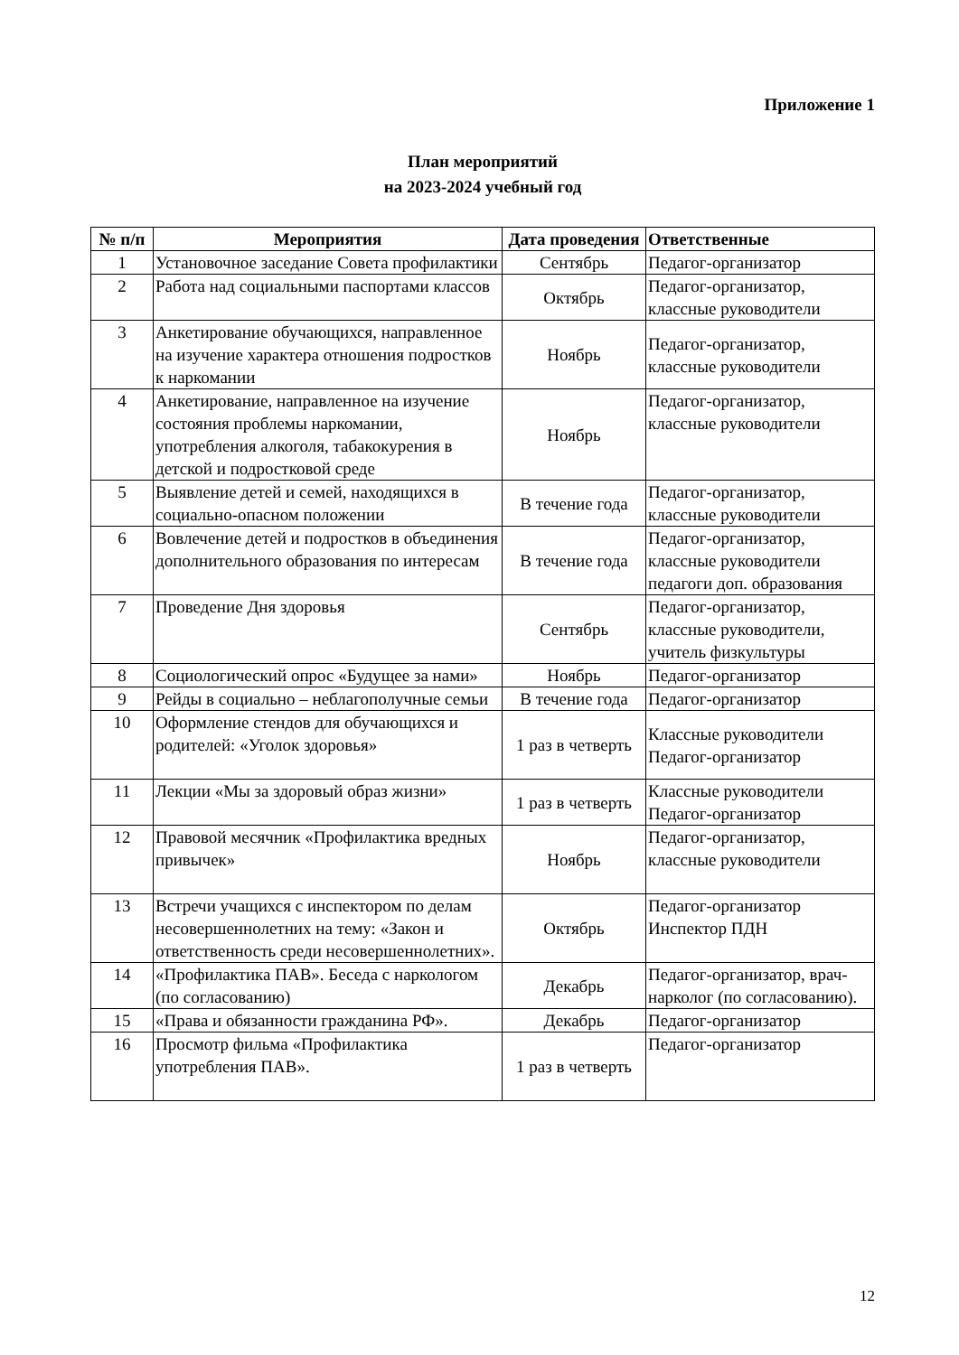Приложение 1
План мероприятий
на 2023-2024 учебный год
| № п/п | Мероприятия | Дата проведения | Ответственные |
| --- | --- | --- | --- |
| 1 | Установочное заседание Совета профилактики | Сентябрь | Педагог-организатор |
| 2 | Работа над социальными паспортами классов | Октябрь | Педагог-организатор, классные руководители |
| 3 | Анкетирование обучающихся, направленное на изучение характера отношения подростков к наркомании | Ноябрь | Педагог-организатор, классные руководители |
| 4 | Анкетирование, направленное на изучение состояния проблемы наркомании, употребления алкоголя, табакокурения в детской и подростковой среде | Ноябрь | Педагог-организатор, классные руководители |
| 5 | Выявление детей и семей, находящихся в социально-опасном положении | В течение года | Педагог-организатор, классные руководители |
| 6 | Вовлечение детей и подростков в объединения дополнительного образования по интересам | В течение года | Педагог-организатор, классные руководители педагоги доп. образования |
| 7 | Проведение Дня здоровья | Сентябрь | Педагог-организатор, классные руководители, учитель физкультуры |
| 8 | Социологический опрос «Будущее за нами» | Ноябрь | Педагог-организатор |
| 9 | Рейды в социально – неблагополучные семьи | В течение года | Педагог-организатор |
| 10 | Оформление стендов для обучающихся и родителей: «Уголок здоровья» | 1 раз в четверть | Классные руководители Педагог-организатор |
| 11 | Лекции «Мы за здоровый образ жизни» | 1 раз в четверть | Классные руководители Педагог-организатор |
| 12 | Правовой месячник «Профилактика вредных привычек» | Ноябрь | Педагог-организатор, классные руководители |
| 13 | Встречи учащихся с инспектором по делам несовершеннолетних на тему: «Закон и ответственность среди несовершеннолетних». | Октябрь | Педагог-организатор Инспектор ПДН |
| 14 | «Профилактика ПАВ». Беседа с наркологом (по согласованию) | Декабрь | Педагог-организатор, врач-нарколог (по согласованию). |
| 15 | «Права и обязанности гражданина РФ». | Декабрь | Педагог-организатор |
| 16 | Просмотр фильма «Профилактика употребления ПАВ». | 1 раз в четверть | Педагог-организатор |
12